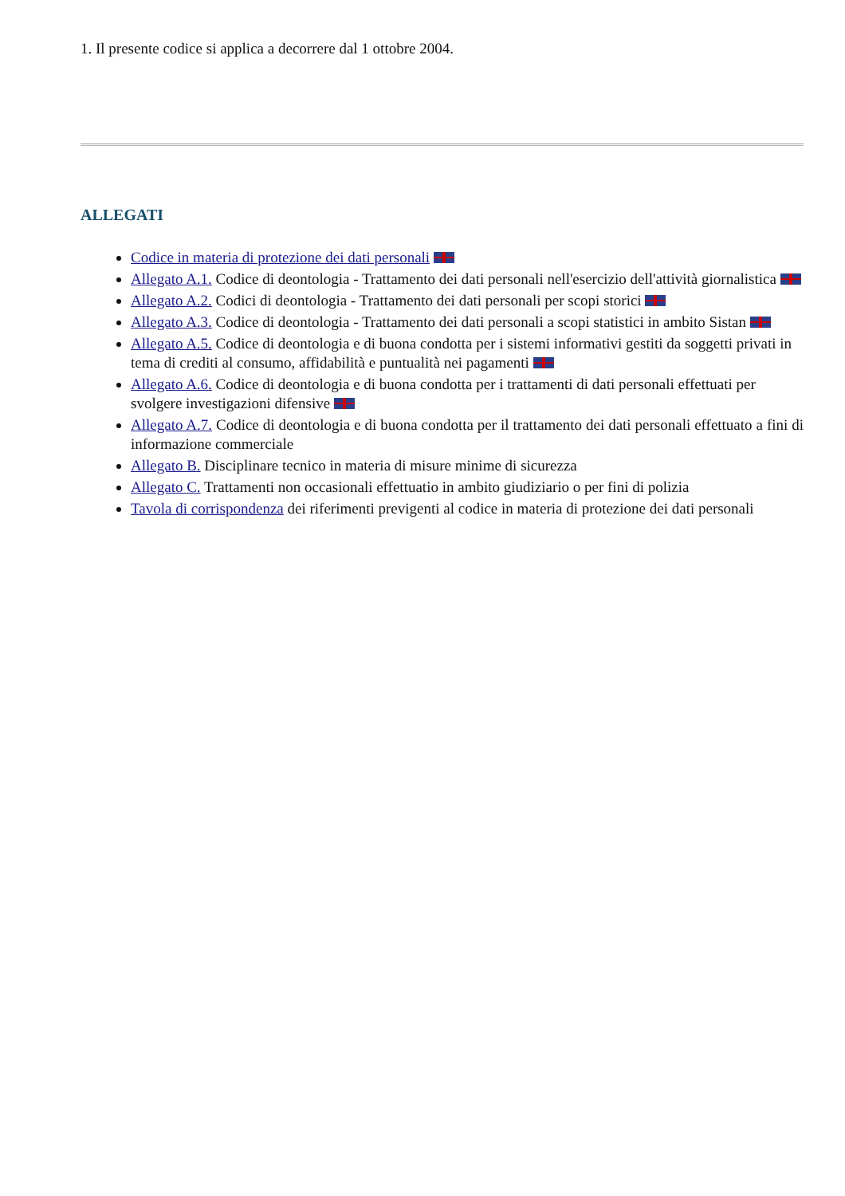1. Il presente codice si applica a decorrere dal 1 ottobre 2004.
ALLEGATI
Codice in materia di protezione dei dati personali
Allegato A.1. Codice di deontologia - Trattamento dei dati personali nell'esercizio dell'attività giornalistica
Allegato A.2. Codici di deontologia - Trattamento dei dati personali per scopi storici
Allegato A.3. Codice di deontologia - Trattamento dei dati personali a scopi statistici in ambito Sistan
Allegato A.5. Codice di deontologia e di buona condotta per i sistemi informativi gestiti da soggetti privati in tema di crediti al consumo, affidabilità e puntualità nei pagamenti
Allegato A.6. Codice di deontologia e di buona condotta per i trattamenti di dati personali effettuati per svolgere investigazioni difensive
Allegato A.7. Codice di deontologia e di buona condotta per il trattamento dei dati personali effettuato a fini di informazione commerciale
Allegato B. Disciplinare tecnico in materia di misure minime di sicurezza
Allegato C. Trattamenti non occasionali effettuatio in ambito giudiziario o per fini di polizia
Tavola di corrispondenza dei riferimenti previgenti al codice in materia di protezione dei dati personali